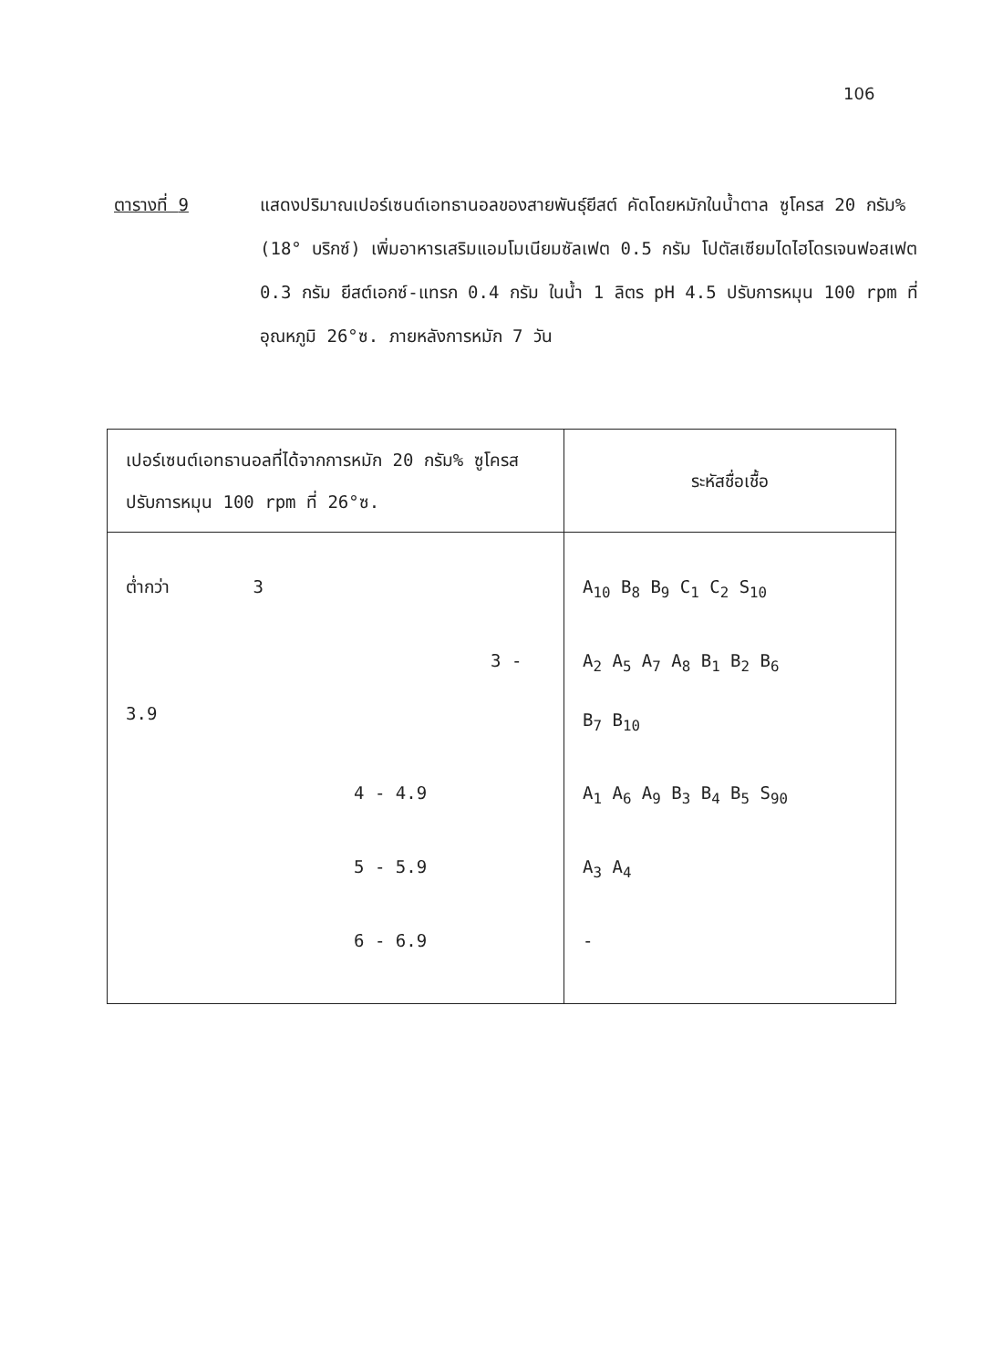106
ตารางที่ 9 แสดงปริมาณเปอร์เซนต์เอทธานอลของสายพันธุ์ยีสต์ คัดโดยหมักในน้ำตาล ซูโครส 20 กรัม% (18° บริกซ์) เพิ่มอาหารเสริมแอมโมเนียมซัลเฟต 0.5 กรัม โปตัสเซียมไดไฮโดรเจนฟอสเฟต 0.3 กรัม ยีสต์เอกซ์-แทรก 0.4 กรัม ในน้ำ 1 ลิตร pH 4.5 ปรับการหมุน 100 rpm ที่อุณหภูมิ 26°ซ. ภายหลังการหมัก 7 วัน
| เปอร์เซนต์เอทธานอลที่ได้จากการหมัก 20 กรัม% ซูโครส ปรับการหมุน 100 rpm ที่ 26°ซ. | ระหัสชื่อเชื้อ |
| --- | --- |
| ต่ำกว่า 3 | A<sub>10</sub> B<sub>8</sub> B<sub>9</sub> C<sub>1</sub> C<sub>2</sub> S<sub>10</sub> |
| 3 - 3.9 | A<sub>2</sub> A<sub>5</sub> A<sub>7</sub> A<sub>8</sub> B<sub>1</sub> B<sub>2</sub> B<sub>6</sub> B<sub>7</sub> B<sub>10</sub> |
| 4 - 4.9 | A<sub>1</sub> A<sub>6</sub> A<sub>9</sub> B<sub>3</sub> B<sub>4</sub> B<sub>5</sub> S<sub>90</sub> |
| 5 - 5.9 | A<sub>3</sub> A<sub>4</sub> |
| 6 - 6.9 | - |